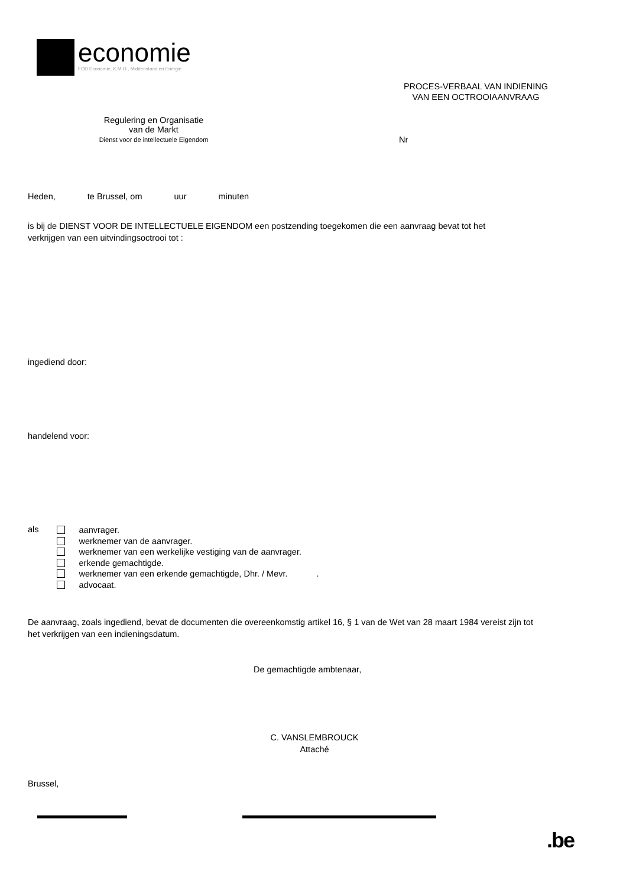economie
FOD Economie, K.M.O., Middenstand en Energie
PROCES-VERBAAL VAN INDIENING
VAN EEN OCTROOIAANVRAAG
Regulering en Organisatie
van de Markt
Dienst voor de intellectuele Eigendom
Nr
Heden, te Brussel, om uur minuten
is bij de DIENST VOOR DE INTELLECTUELE EIGENDOM een postzending toegekomen die een aanvraag bevat tot het
verkrijgen van een uitvindingsoctrooi tot :
ingediend door:
handelend voor:
als
aanvrager.
werknemer van de aanvrager.
werknemer van een werkelijke vestiging van de aanvrager.
erkende gemachtigde.
werknemer van een erkende gemachtigde, Dhr. / Mevr. .
advocaat.
De aanvraag, zoals ingediend, bevat de documenten die overeenkomstig artikel 16, § 1 van de Wet van 28 maart 1984 vereist zijn tot
het verkrijgen van een indieningsdatum.
De gemachtigde ambtenaar,
C. VANSLEMBROUCK
Attaché
Brussel,
.be